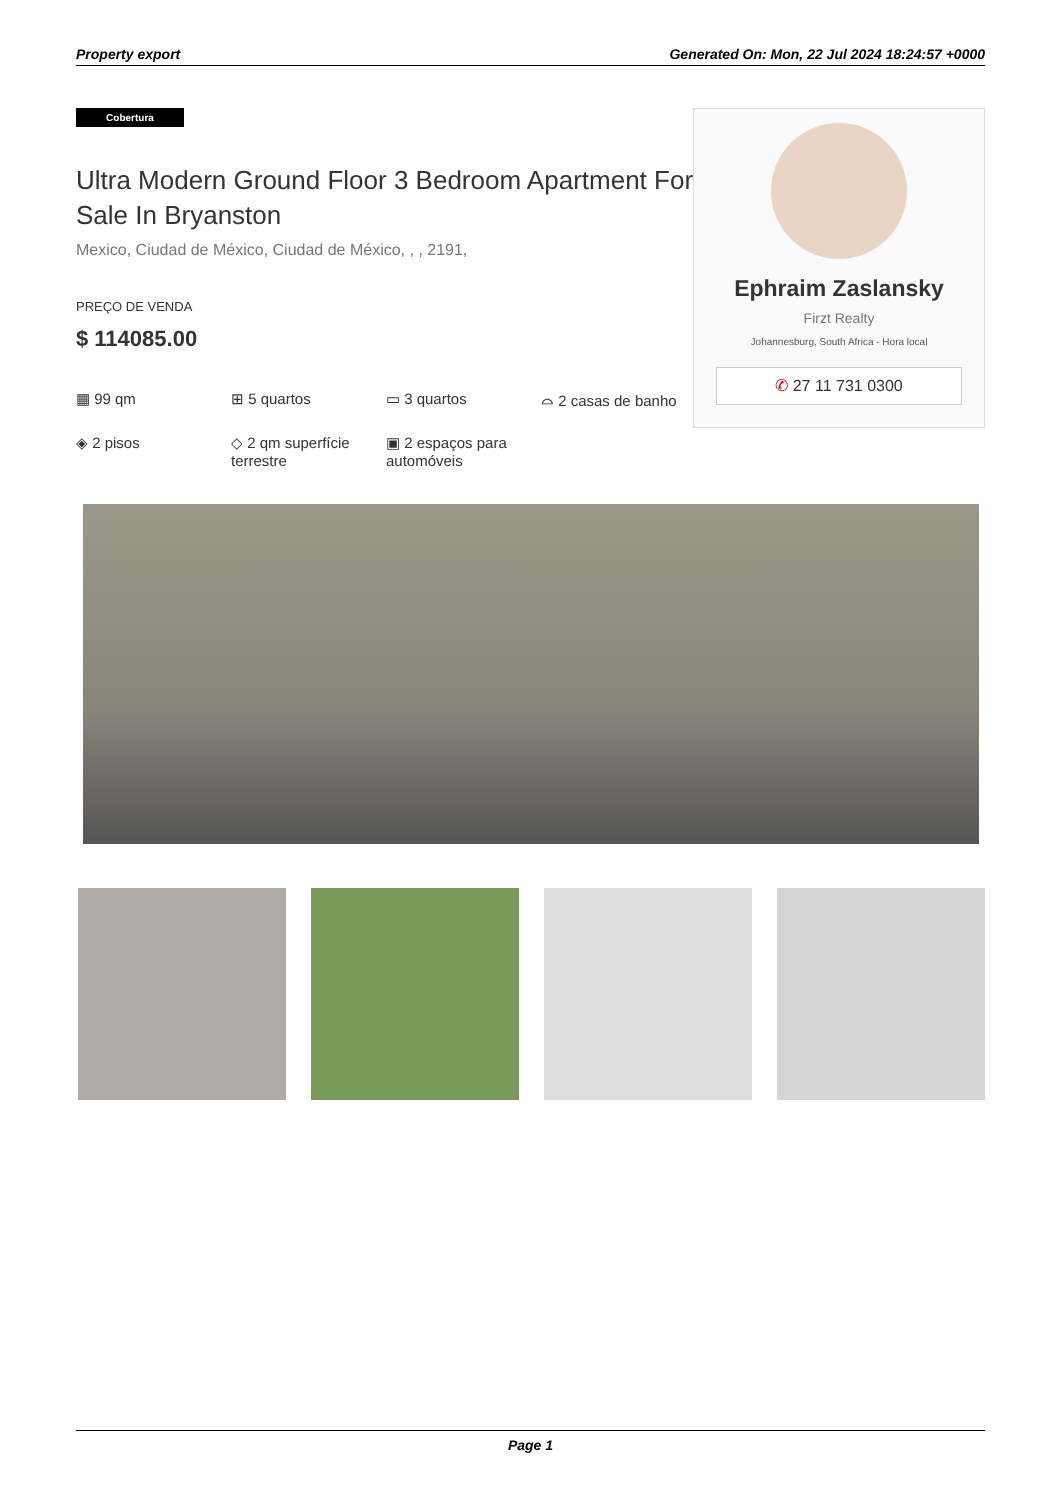Property export Generated On: Mon, 22 Jul 2024 18:24:57 +0000
Cobertura
Ultra Modern Ground Floor 3 Bedroom Apartment For Sale In Bryanston
Mexico, Ciudad de México, Ciudad de México, , , 2191,
PREÇO DE VENDA
$ 114085.00
▦ 99 qm
⊞ 5 quartos
▭ 3 quartos
⌓ 2 casas de banho
◈ 2 pisos
◇ 2 qm superfície terrestre
▣ 2 espaços para automóveis
Ephraim Zaslansky
Firzt Realty
Johannesburg, South Africa - Hora local
✆ 27 11 731 0300
Page 1